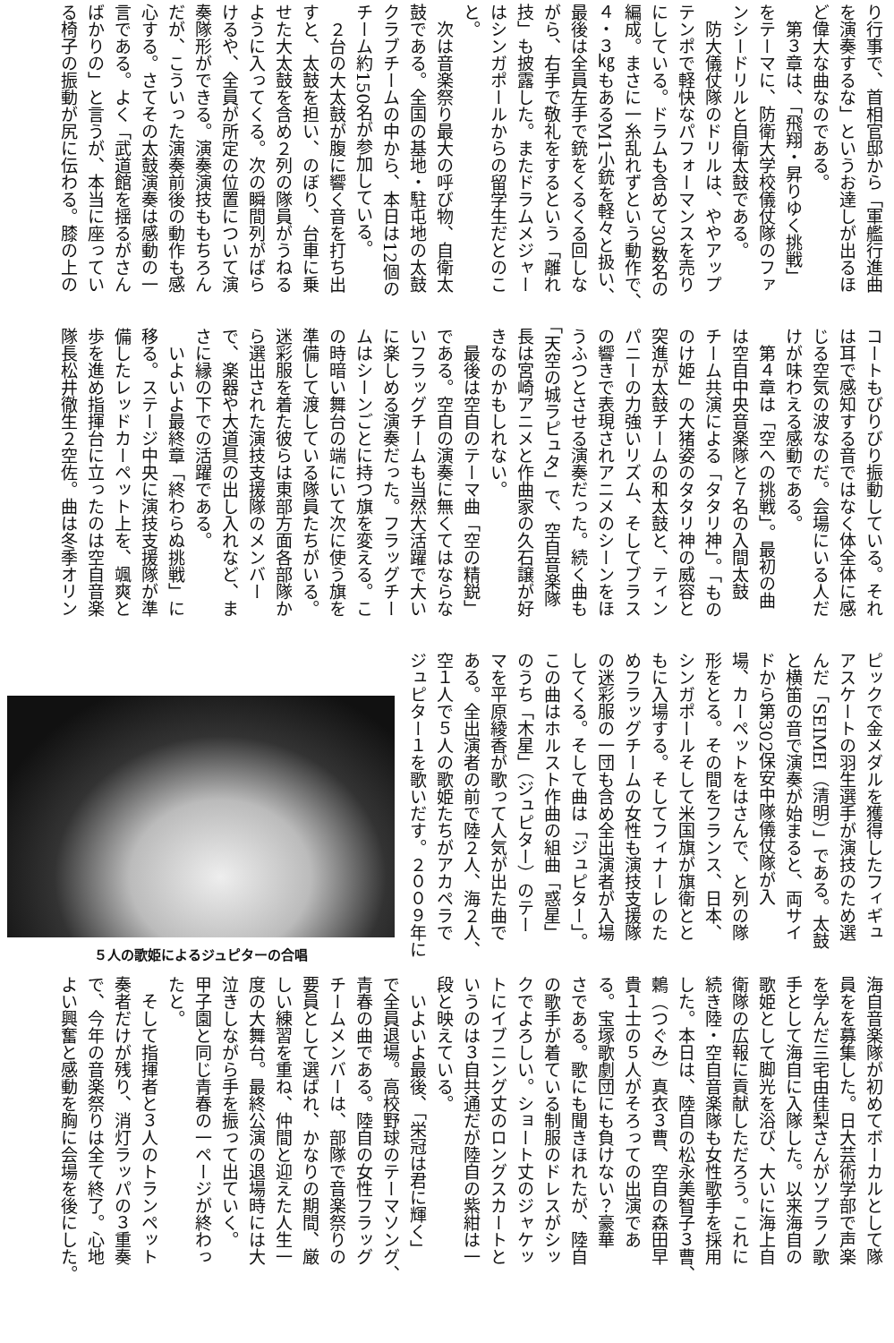り行事で、首相官邸から「軍艦行進曲
を演奏するな」というお達しが出るほ
ど偉大な曲なのである。
　第３章は、「飛翔・昇りゆく挑戦」
をテーマに、防衛大学校儀仗隊のファ
ンシードリルと自衛太鼓である。
　防大儀仗隊のドリルは、ややアップ
テンポで軽快なパフォーマンスを売り
にしている。ドラムも含めて30数名の
編成。まさに一糸乱れずという動作で、
４・３㎏もあるM1小銃を軽々と扱い、
最後は全員左手で銃をくるくる回しな
がら、右手で敬礼をするという「離れ
技」も披露した。またドラムメジャー
はシンガポールからの留学生だとのこ
と。
　次は音楽祭り最大の呼び物、自衛太
鼓である。全国の基地・駐屯地の太鼓
クラブチームの中から、本日は12個の
チーム約150名が参加している。
　２台の大太鼓が腹に響く音を打ち出
すと、太鼓を担い、のぼり、台車に乗
せた大太鼓を含め２列の隊員がうねる
ように入ってくる。次の瞬間列がばら
けるや、全員が所定の位置について演
奏隊形ができる。演奏演技ももちろん
だが、こういった演奏前後の動作も感
心する。さてその太鼓演奏は感動の一
言である。よく「武道館を揺るがさん
ばかりの」と言うが、本当に座ってい
る椅子の振動が尻に伝わる。膝の上の
コートもびりびり振動している。それ
は耳で感知する音ではなく体全体に感
じる空気の波なのだ。会場にいる人だ
けが味わえる感動である。
　第４章は「空への挑戦」。最初の曲
は空自中央音楽隊と７名の入間太鼓
チーム共演による「タタリ神」。「もの
のけ姫」の大猪姿のタタリ神の威容と
突進が太鼓チームの和太鼓と、ティン
パニーの力強いリズム、そしてブラス
の響きで表現されアニメのシーンをほ
うふつとさせる演奏だった。続く曲も
「天空の城ラピュタ」で、空自音楽隊
長は宮崎アニメと作曲家の久石譲が好
きなのかもしれない。
　最後は空自のテーマ曲「空の精鋭」
である。空自の演奏に無くてはならな
いフラッグチームも当然大活躍で大い
に楽しめる演奏だった。フラッグチー
ムはシーンごとに持つ旗を変える。こ
の時暗い舞台の端にいて次に使う旗を
準備して渡している隊員たちがいる。
迷彩服を着た彼らは東部方面各部隊か
ら選出された演技支援隊のメンバー
で、楽器や大道具の出し入れなど、ま
さに縁の下での活躍である。
　いよいよ最終章「終わらぬ挑戦」に
移る。ステージ中央に演技支援隊が準
備したレッドカーペット上を、颯爽と
歩を進め指揮台に立ったのは空自音楽
隊長松井徹生２空佐。曲は冬季オリン
ピックで金メダルを獲得したフィギュ
アスケートの羽生選手が演技のため選
んだ「SEIMEI（清明）」である。太鼓
と横笛の音で演奏が始まると、両サイ
ドから第302保安中隊儀仗隊が入
場、カーペットをはさんで、と列の隊
形をとる。その間をフランス、日本、
シンガポールそして米国旗が旗衛とと
もに入場する。そしてフィナーレのた
めフラッグチームの女性も演技支援隊
の迷彩服の一団も含め全出演者が入場
してくる。そして曲は「ジュピター」。
この曲はホルスト作曲の組曲「惑星」
のうち「木星」（ジュピター）のテー
マを平原綾香が歌って人気が出た曲で
ある。全出演者の前で陸２人、海２人、
空１人で５人の歌姫たちがアカペラで
ジュピター１を歌いだす。２００９年に
５人の歌姫によるジュピターの合唱
海自音楽隊が初めてボーカルとして隊
員をを募集した。日大芸術学部で声楽
を学んだ三宅由佳梨さんがソプラノ歌
手として海自に入隊した。以来海自の
歌姫として脚光を浴び、大いに海上自
衛隊の広報に貢献しただろう。これに
続き陸・空自音楽隊も女性歌手を採用
した。本日は、陸自の松永美智子３曹、
鶫（つぐみ）真衣３曹、空自の森田早
貴１士の５人がそろっての出演であ
る。宝塚歌劇団にも負けない？豪華
さである。歌にも聞きほれたが、陸自
の歌手が着ている制服のドレスがシッ
クでよろしい。ショート丈のジャケッ
トにイブニング丈のロングスカートと
いうのは３自共通だが陸自の紫紺は一
段と映えている。
　いよいよ最後、「栄冠は君に輝く」
で全員退場。高校野球のテーマソング、
青春の曲である。陸自の女性フラッグ
チームメンバーは、部隊で音楽祭りの
要員として選ばれ、かなりの期間、厳
しい練習を重ね、仲間と迎えた人生一
度の大舞台。最終公演の退場時には大
泣きしながら手を振って出ていく。
甲子園と同じ青春の一ページが終わっ
たと。
　そして指揮者と３人のトランペット
奏者だけが残り、消灯ラッパの３重奏
で、今年の音楽祭りは全て終了。心地
よい興奮と感動を胸に会場を後にした。